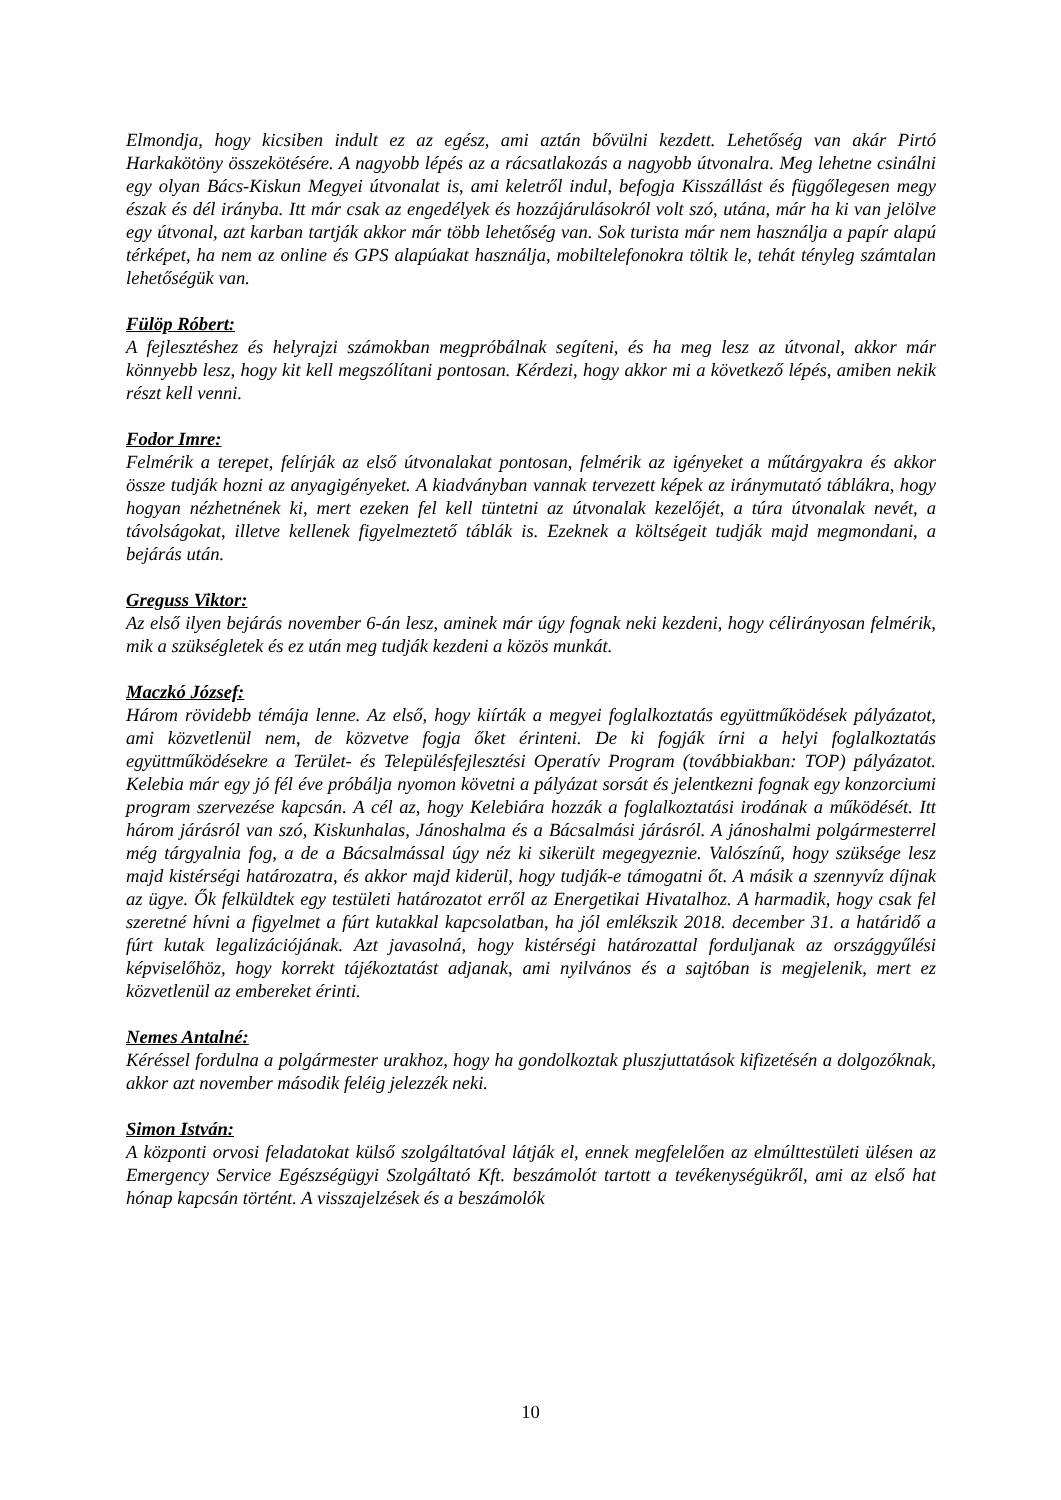Elmondja, hogy kicsiben indult ez az egész, ami aztán bővülni kezdett. Lehetőség van akár Pirtó Harkakötöny összekötésére. A nagyobb lépés az a rácsatlakozás a nagyobb útvonalra. Meg lehetne csinálni egy olyan Bács-Kiskun Megyei útvonalat is, ami keletről indul, befogja Kisszállást és függőlegesen megy észak és dél irányba. Itt már csak az engedélyek és hozzájárulásokról volt szó, utána, már ha ki van jelölve egy útvonal, azt karban tartják akkor már több lehetőség van. Sok turista már nem használja a papír alapú térképet, ha nem az online és GPS alapúakat használja, mobiltelefonokra töltik le, tehát tényleg számtalan lehetőségük van.
Fülöp Róbert:
A fejlesztéshez és helyrajzi számokban megpróbálnak segíteni, és ha meg lesz az útvonal, akkor már könnyebb lesz, hogy kit kell megszólítani pontosan. Kérdezi, hogy akkor mi a következő lépés, amiben nekik részt kell venni.
Fodor Imre:
Felmérik a terepet, felírják az első útvonalakat pontosan, felmérik az igényeket a műtárgyakra és akkor össze tudják hozni az anyagigényeket. A kiadványban vannak tervezett képek az iránymutató táblákra, hogy hogyan nézhetnének ki, mert ezeken fel kell tüntetni az útvonalak kezelőjét, a túra útvonalak nevét, a távolságokat, illetve kellenek figyelmeztető táblák is. Ezeknek a költségeit tudják majd megmondani, a bejárás után.
Greguss Viktor:
Az első ilyen bejárás november 6-án lesz, aminek már úgy fognak neki kezdeni, hogy célirányosan felmérik, mik a szükségletek és ez után meg tudják kezdeni a közös munkát.
Maczkó József:
Három rövidebb témája lenne. Az első, hogy kiírták a megyei foglalkoztatás együttműködések pályázatot, ami közvetlenül nem, de közvetve fogja őket érinteni. De ki fogják írni a helyi foglalkoztatás együttműködésekre a Terület- és Településfejlesztési Operatív Program (továbbiakban: TOP) pályázatot. Kelebia már egy jó fél éve próbálja nyomon követni a pályázat sorsát és jelentkezni fognak egy konzorciumi program szervezése kapcsán. A cél az, hogy Kelebiára hozzák a foglalkoztatási irodának a működését. Itt három járásról van szó, Kiskunhalas, Jánoshalma és a Bácsalmási járásról. A jánoshalmi polgármesterrel még tárgyalnia fog, a de a Bácsalmással úgy néz ki sikerült megegyeznie. Valószínű, hogy szüksége lesz majd kistérségi határozatra, és akkor majd kiderül, hogy tudják-e támogatni őt. A másik a szennyvíz díjnak az ügye. Ők felküldtek egy testületi határozatot erről az Energetikai Hivatalhoz. A harmadik, hogy csak fel szeretné hívni a figyelmet a fúrt kutakkal kapcsolatban, ha jól emlékszik 2018. december 31. a határidő a fúrt kutak legalizációjának. Azt javasolná, hogy kistérségi határozattal forduljanak az országgyűlési képviselőhöz, hogy korrekt tájékoztatást adjanak, ami nyilvános és a sajtóban is megjelenik, mert ez közvetlenül az embereket érinti.
Nemes Antalné:
Kéréssel fordulna a polgármester urakhoz, hogy ha gondolkoztak pluszjuttatások kifizetésén a dolgozóknak, akkor azt november második feléig jelezzék neki.
Simon István:
A központi orvosi feladatokat külső szolgáltatóval látják el, ennek megfelelően az elmúlttestületi ülésen az Emergency Service Egészségügyi Szolgáltató Kft. beszámolót tartott a tevékenységükről, ami az első hat hónap kapcsán történt. A visszajelzések és a beszámolók
10